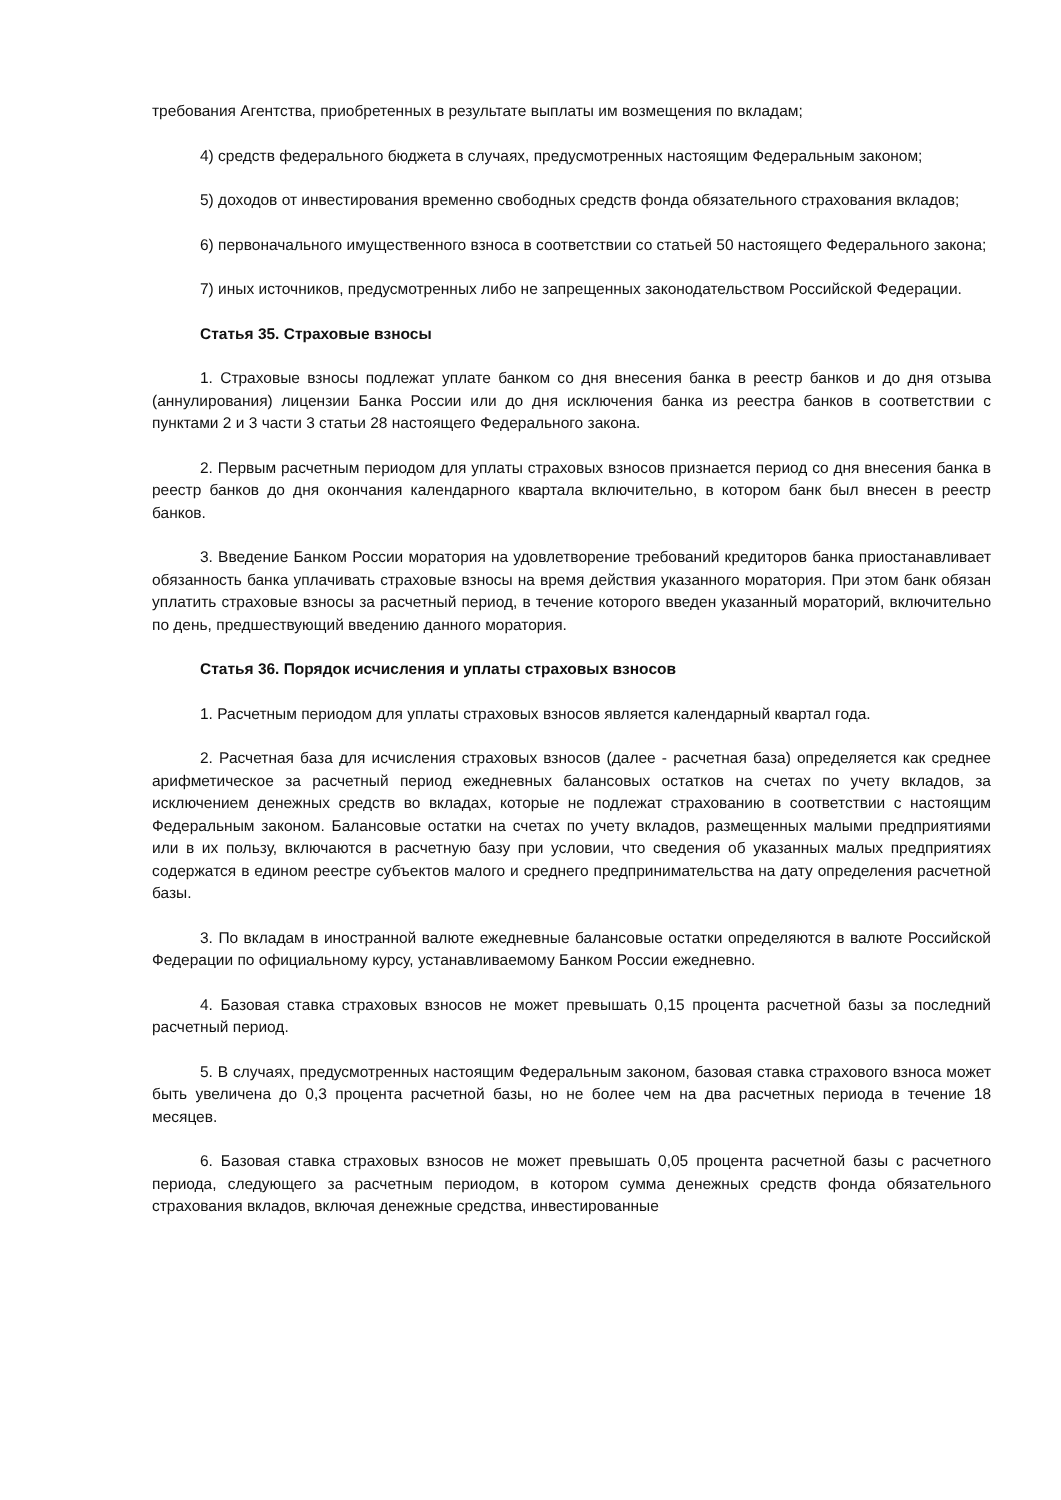требования Агентства, приобретенных в результате выплаты им возмещения по вкладам;
4) средств федерального бюджета в случаях, предусмотренных настоящим Федеральным законом;
5) доходов от инвестирования временно свободных средств фонда обязательного страхования вкладов;
6) первоначального имущественного взноса в соответствии со статьей 50 настоящего Федерального закона;
7) иных источников, предусмотренных либо не запрещенных законодательством Российской Федерации.
Статья 35. Страховые взносы
1. Страховые взносы подлежат уплате банком со дня внесения банка в реестр банков и до дня отзыва (аннулирования) лицензии Банка России или до дня исключения банка из реестра банков в соответствии с пунктами 2 и 3 части 3 статьи 28 настоящего Федерального закона.
2. Первым расчетным периодом для уплаты страховых взносов признается период со дня внесения банка в реестр банков до дня окончания календарного квартала включительно, в котором банк был внесен в реестр банков.
3. Введение Банком России моратория на удовлетворение требований кредиторов банка приостанавливает обязанность банка уплачивать страховые взносы на время действия указанного моратория. При этом банк обязан уплатить страховые взносы за расчетный период, в течение которого введен указанный мораторий, включительно по день, предшествующий введению данного моратория.
Статья 36. Порядок исчисления и уплаты страховых взносов
1. Расчетным периодом для уплаты страховых взносов является календарный квартал года.
2. Расчетная база для исчисления страховых взносов (далее - расчетная база) определяется как среднее арифметическое за расчетный период ежедневных балансовых остатков на счетах по учету вкладов, за исключением денежных средств во вкладах, которые не подлежат страхованию в соответствии с настоящим Федеральным законом. Балансовые остатки на счетах по учету вкладов, размещенных малыми предприятиями или в их пользу, включаются в расчетную базу при условии, что сведения об указанных малых предприятиях содержатся в едином реестре субъектов малого и среднего предпринимательства на дату определения расчетной базы.
3. По вкладам в иностранной валюте ежедневные балансовые остатки определяются в валюте Российской Федерации по официальному курсу, устанавливаемому Банком России ежедневно.
4. Базовая ставка страховых взносов не может превышать 0,15 процента расчетной базы за последний расчетный период.
5. В случаях, предусмотренных настоящим Федеральным законом, базовая ставка страхового взноса может быть увеличена до 0,3 процента расчетной базы, но не более чем на два расчетных периода в течение 18 месяцев.
6. Базовая ставка страховых взносов не может превышать 0,05 процента расчетной базы с расчетного периода, следующего за расчетным периодом, в котором сумма денежных средств фонда обязательного страхования вкладов, включая денежные средства, инвестированные